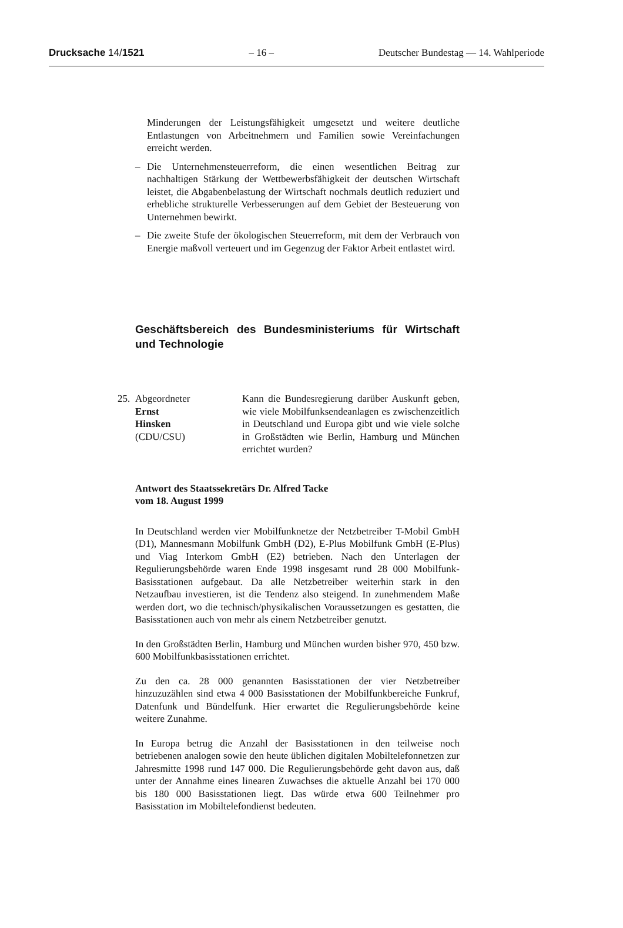Drucksache 14/1521 – 16 – Deutscher Bundestag — 14. Wahlperiode
Minderungen der Leistungsfähigkeit umgesetzt und weitere deutliche Entlastungen von Arbeitnehmern und Familien sowie Vereinfachungen erreicht werden.
– Die Unternehmensteuerreform, die einen wesentlichen Beitrag zur nachhaltigen Stärkung der Wettbewerbsfähigkeit der deutschen Wirtschaft leistet, die Abgabenbelastung der Wirtschaft nochmals deutlich reduziert und erhebliche strukturelle Verbesserungen auf dem Gebiet der Besteuerung von Unternehmen bewirkt.
– Die zweite Stufe der ökologischen Steuerreform, mit dem der Verbrauch von Energie maßvoll verteuert und im Gegenzug der Faktor Arbeit entlastet wird.
Geschäftsbereich des Bundesministeriums für Wirtschaft und Technologie
25.
Abgeordneter
Ernst
Hinsken
(CDU/CSU)
Kann die Bundesregierung darüber Auskunft geben, wie viele Mobilfunksendeanlagen es zwischenzeitlich in Deutschland und Europa gibt und wie viele solche in Großstädten wie Berlin, Hamburg und München errichtet wurden?
Antwort des Staatssekretärs Dr. Alfred Tacke
vom 18. August 1999
In Deutschland werden vier Mobilfunknetze der Netzbetreiber T-Mobil GmbH (D1), Mannesmann Mobilfunk GmbH (D2), E-Plus Mobilfunk GmbH (E-Plus) und Viag Interkom GmbH (E2) betrieben. Nach den Unterlagen der Regulierungsbehörde waren Ende 1998 insgesamt rund 28 000 Mobilfunk-Basisstationen aufgebaut. Da alle Netzbetreiber weiterhin stark in den Netzaufbau investieren, ist die Tendenz also steigend. In zunehmendem Maße werden dort, wo die technisch/physikalischen Voraussetzungen es gestatten, die Basisstationen auch von mehr als einem Netzbetreiber genutzt.
In den Großstädten Berlin, Hamburg und München wurden bisher 970, 450 bzw. 600 Mobilfunkbasisstationen errichtet.
Zu den ca. 28 000 genannten Basisstationen der vier Netzbetreiber hinzuzuzählen sind etwa 4 000 Basisstationen der Mobilfunkbereiche Funkruf, Datenfunk und Bündelfunk. Hier erwartet die Regulierungsbehörde keine weitere Zunahme.
In Europa betrug die Anzahl der Basisstationen in den teilweise noch betriebenen analogen sowie den heute üblichen digitalen Mobiltelefonnetzen zur Jahresmitte 1998 rund 147 000. Die Regulierungsbehörde geht davon aus, daß unter der Annahme eines linearen Zuwachses die aktuelle Anzahl bei 170 000 bis 180 000 Basisstationen liegt. Das würde etwa 600 Teilnehmer pro Basisstation im Mobiltelefondienst bedeuten.